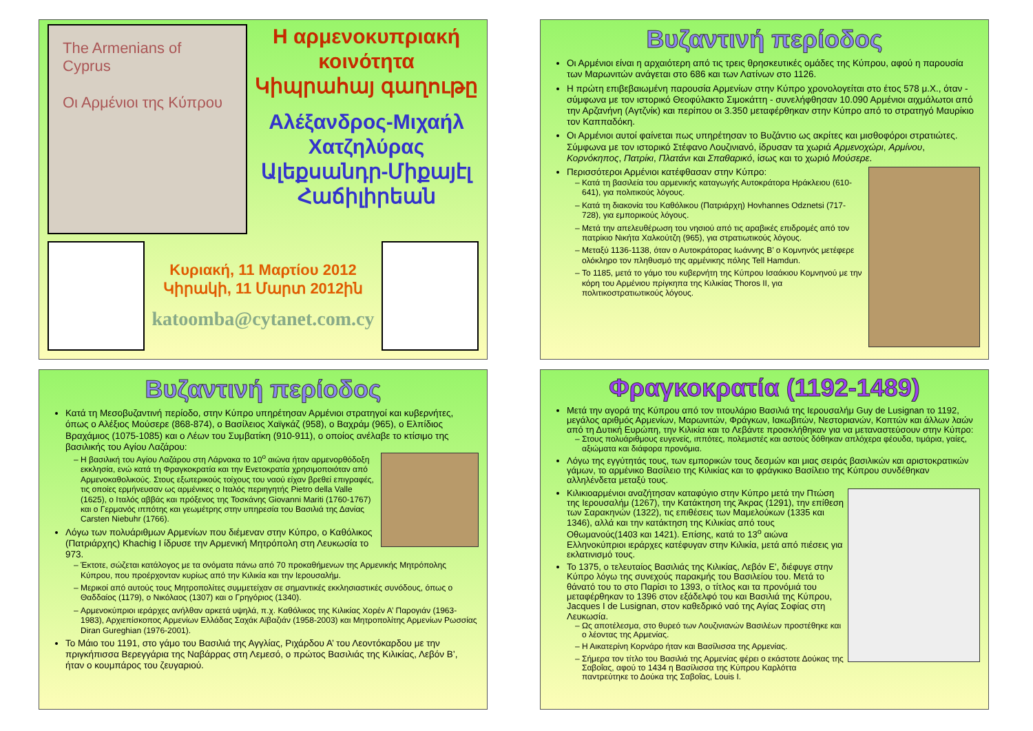The Armenians of Cyprus
Οι Αρμένιοι της Κύπρου
Η αρμενοκυπριακή κοινότητα
Կիպրահայ գաղութը
Αλέξανδρος-Μιχαήλ Χατζηλύρας
Ալեքսանդր-Միքայէլ Հաճիլիրեան
Κυριακή, 11 Μαρτίου 2012
Կիրակի, 11 Մարտ 2012ին
katoomba@cytanet.com.cy
Βυζαντινή περίοδος
Οι Αρμένιοι είναι η αρχαιότερη από τις τρεις θρησκευτικές ομάδες της Κύπρου, αφού η παρουσία των Μαρωνιτών ανάγεται στο 686 και των Λατίνων στο 1126.
Η πρώτη επιβεβαιωμένη παρουσία Αρμενίων στην Κύπρο χρονολογείται στο έτος 578 μ.Χ., όταν - σύμφωνα με τον ιστορικό Θεοφύλακτο Σιμοκάττη - συνελήφθησαν 10.090 Αρμένιοι αιχμάλωτοι από την Αρζανήνη (Αγτζνίκ) και περίπου οι 3.350 μεταφέρθηκαν στην Κύπρο από το στρατηγό Μαυρίκιο τον Καππαδόκη.
Οι Αρμένιοι αυτοί φαίνεται πως υπηρέτησαν το Βυζάντιο ως ακρίτες και μισθοφόροι στρατιώτες. Σύμφωνα με τον ιστορικό Στέφανο Λουζινιανό, ίδρυσαν τα χωριά Αρμενοχώρι, Αρμίνου, Κορνόκηπος, Πατρίκι, Πλατάνι και Σπαθαρικό, ίσως και το χωριό Μούσερε.
Περισσότεροι Αρμένιοι κατέφθασαν στην Κύπρο:
Κατά τη βασιλεία του αρμενικής καταγωγής Αυτοκράτορα Ηράκλειου (610-641), για πολιτικούς λόγους.
Κατά τη διακονία του Καθόλικου (Πατριάρχη) Hovhannes Odznetsi (717-728), για εμπορικούς λόγους.
Μετά την απελευθέρωση του νησιού από τις αραβικές επιδρομές από τον πατρίκιο Νικήτα Χαλκούτζη (965), για στρατιωτικούς λόγους.
Μεταξύ 1136-1138, όταν ο Αυτοκράτορας Ιωάννης Β’ ο Κομνηνός μετέφερε ολόκληρο τον πληθυσμό της αρμένικης πόλης Tell Hamdun.
Το 1185, μετά το γάμο του κυβερνήτη της Κύπρου Ισαάκιου Κομνηνού με την κόρη του Αρμένιου πρίγκηπα της Κιλικίας Thoros II, για πολιτικοστρατιωτικούς λόγους.
Βυζαντινή περίοδος
Κατά τη Μεσοβυζαντινή περίοδο, στην Κύπρο υπηρέτησαν Αρμένιοι στρατηγοί και κυβερνήτες, όπως ο Αλέξιος Μούσερε (868-874), ο Βασίλειος Χαϊγκάζ (958), ο Βαχράμ (965), ο Ελπίδιος Βραχάμιος (1075-1085) και ο Λέων του Συμβατίκη (910-911), ο οποίος ανέλαβε το κτίσιμο της βασιλικής του Αγίου Λαζάρου:
Η βασιλική του Αγίου Λαζάρου στη Λάρνακα το 10<sup>ο</sup> αιώνα ήταν αρμενορθόδοξη εκκλησία, ενώ κατά τη Φραγκοκρατία και την Ενετοκρατία χρησιμοποιόταν από Αρμενοκαθολικούς. Στους εξωτερικούς τοίχους του ναού είχαν βρεθεί επιγραφές, τις οποίες ερμήνευσαν ως αρμένικες ο Ιταλός περιηγητής Pietro della Valle (1625), ο Ιταλός αββάς και πρόξενος της Τοσκάνης Giovanni Mariti (1760-1767) και ο Γερμανός ιππότης και γεωμέτρης στην υπηρεσία του Βασιλιά της Δανίας Carsten Niebuhr (1766).
Λόγω των πολυάριθμων Αρμενίων που διέμεναν στην Κύπρο, ο Καθόλικος (Πατριάρχης) Khachig I ίδρυσε την Αρμενική Μητρόπολη στη Λευκωσία το 973.
Έκτοτε, σώζεται κατάλογος με τα ονόματα πάνω από 70 προκαθήμενων της Αρμενικής Μητρόπολης Κύπρου, που προέρχονταν κυρίως από την Κιλικία και την Ιερουσαλήμ.
Μερικοί από αυτούς τους Μητροπολίτες συμμετείχαν σε σημαντικές εκκλησιαστικές συνόδους, όπως ο Θαδδαίος (1179), ο Νικόλαος (1307) και ο Γρηγόριος (1340).
Αρμενοκύπριοι ιεράρχες ανήλθαν αρκετά υψηλά, π.χ. Καθόλικος της Κιλικίας Χορέν Α’ Παρογιάν (1963-1983), Αρχιεπίσκοπος Αρμενίων Ελλάδας Σαχάκ Αϊβαζιάν (1958-2003) και Μητροπολίτης Αρμενίων Ρωσσίας Diran Gureghian (1976-2001).
Το Μάιο του 1191, στο γάμο του Βασιλιά της Αγγλίας, Ριχάρδου Α’ του Λεοντόκαρδου με την πριγκήπισσα Βερεγγάρια της Ναβάρρας στη Λεμεσό, ο πρώτος Βασιλιάς της Κιλικίας, Λεβόν Β’, ήταν ο κουμπάρος του ζευγαριού.
Φραγκοκρατία (1192-1489)
Μετά την αγορά της Κύπρου από τον τιτουλάριο Βασιλιά της Ιερουσαλήμ Guy de Lusignan το 1192, μεγάλος αριθμός Αρμενίων, Μαρωνιτών, Φράγκων, Ιακωβιτών, Νεστοριανών, Κοπτών και άλλων λαών από τη Δυτική Ευρώπη, την Κιλικία και το Λεβάντε προσκλήθηκαν για να μεταναστεύσουν στην Κύπρο:
Στους πολυάριθμους ευγενείς, ιππότες, πολεμιστές και αστούς δόθηκαν απλόχερα φέουδα, τιμάρια, γαίες, αξιώματα και διάφορα προνόμια.
Λόγω της εγγύτητάς τους, των εμπορικών τους δεσμών και μιας σειράς βασιλικών και αριστοκρατικών γάμων, το αρμένικο Βασίλειο της Κιλικίας και το φράγκικο Βασίλειο της Κύπρου συνδέθηκαν αλληλένδετα μεταξύ τους.
Κιλικιοαρμένιοι αναζήτησαν καταφύγιο στην Κύπρο μετά την Πτώση της Ιερουσαλήμ (1267), την Κατάκτηση της Άκρας (1291), την επίθεση των Σαρακηνών (1322), τις επιθέσεις των Μαμελούκων (1335 και 1346), αλλά και την κατάκτηση της Κιλικίας από τους Οθωμανούς(1403 και 1421). Επίσης, κατά το 13<sup>ο</sup> αιώνα Ελληνοκύπριοι ιεράρχες κατέφυγαν στην Κιλικία, μετά από πιέσεις για εκλατινισμό τους.
Το 1375, ο τελευταίος Βασιλιάς της Κιλικίας, Λεβόν Ε’, διέφυγε στην Κύπρο λόγω της συνεχούς παρακμής του Βασιλείου του. Μετά το θάνατό του το στο Παρίσι το 1393, ο τίτλος και τα προνόμιά του μεταφέρθηκαν το 1396 στον εξάδελφό του και Βασιλιά της Κύπρου, Jacques I de Lusignan, στον καθεδρικό ναό της Αγίας Σοφίας στη Λευκωσία.
Ως αποτέλεσμα, στο θυρεό των Λουζινιανών Βασιλέων προστέθηκε και ο λέοντας της Αρμενίας.
Η Αικατερίνη Κορνάρο ήταν και Βασίλισσα της Αρμενίας.
Σήμερα τον τίτλο του Βασιλιά της Αρμενίας φέρει ο εκάστοτε Δούκας της Σαβοΐας, αφού το 1434 η Βασίλισσα της Κύπρου Καρλόττα παντρεύτηκε το Δούκα της Σαβοΐας, Louis I.